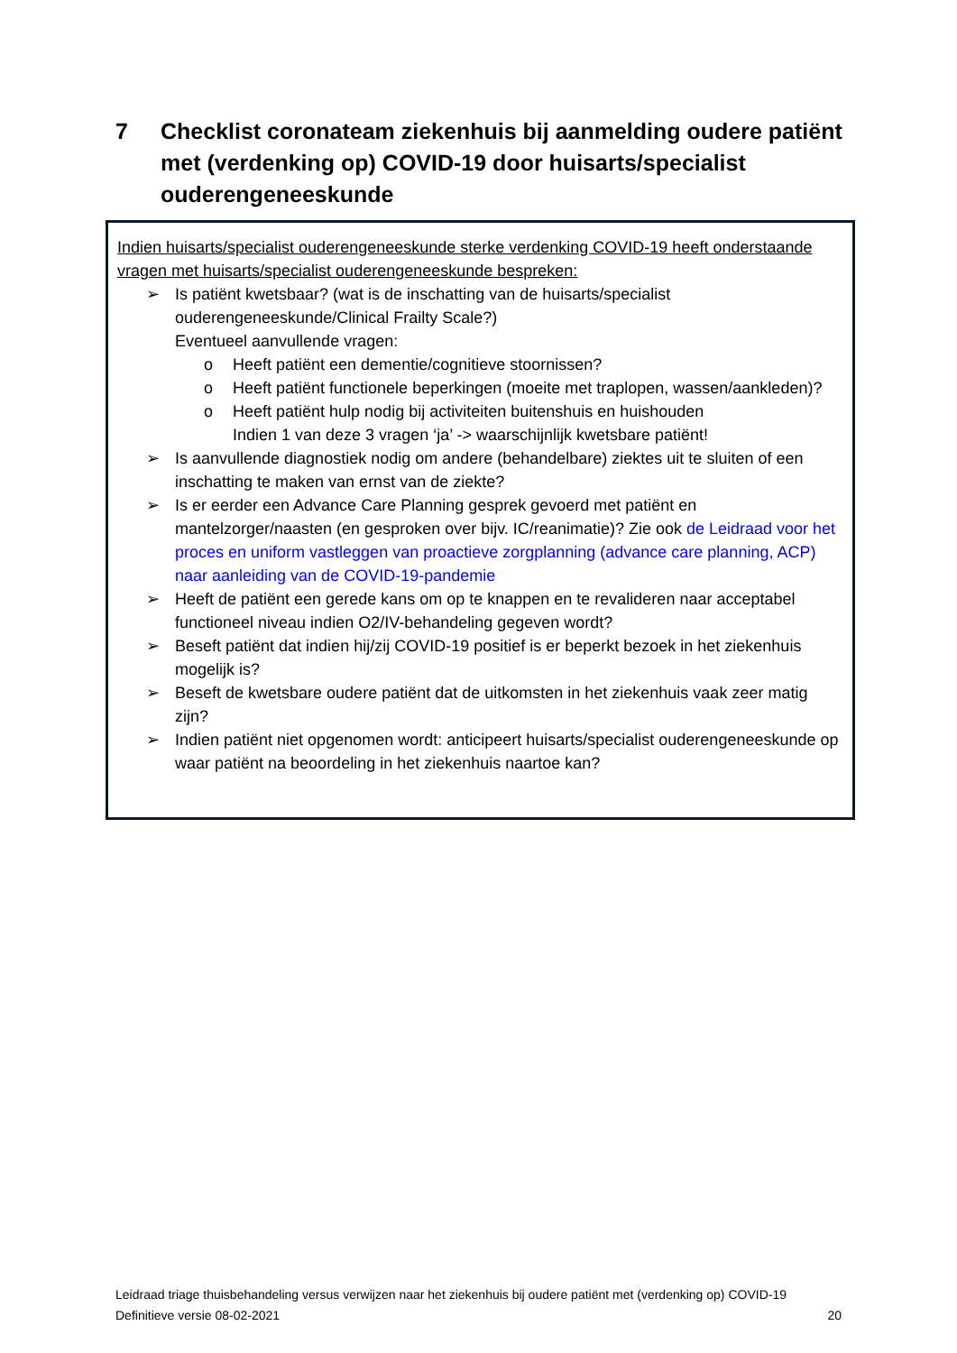7 Checklist coronateam ziekenhuis bij aanmelding oudere patiënt met (verdenking op) COVID-19 door huisarts/specialist ouderengeneeskunde
Indien huisarts/specialist ouderengeneeskunde sterke verdenking COVID-19 heeft onderstaande vragen met huisarts/specialist ouderengeneeskunde bespreken:
➢ Is patiënt kwetsbaar? (wat is de inschatting van de huisarts/specialist ouderengeneeskunde/Clinical Frailty Scale?)
Eventueel aanvullende vragen:
o Heeft patiënt een dementie/cognitieve stoornissen?
o Heeft patiënt functionele beperkingen (moeite met traplopen, wassen/aankleden)?
o Heeft patiënt hulp nodig bij activiteiten buitenshuis en huishouden
Indien 1 van deze 3 vragen ‘ja’ -> waarschijnlijk kwetsbare patiënt!
➢ Is aanvullende diagnostiek nodig om andere (behandelbare) ziektes uit te sluiten of een inschatting te maken van ernst van de ziekte?
➢ Is er eerder een Advance Care Planning gesprek gevoerd met patiënt en mantelzorger/naasten (en gesproken over bijv. IC/reanimatie)? Zie ook de Leidraad voor het proces en uniform vastleggen van proactieve zorgplanning (advance care planning, ACP) naar aanleiding van de COVID-19-pandemie
➢ Heeft de patiënt een gerede kans om op te knappen en te revalideren naar acceptabel functioneel niveau indien O2/IV-behandeling gegeven wordt?
➢ Beseft patiënt dat indien hij/zij COVID-19 positief is er beperkt bezoek in het ziekenhuis mogelijk is?
➢ Beseft de kwetsbare oudere patiënt dat de uitkomsten in het ziekenhuis vaak zeer matig zijn?
➢ Indien patiënt niet opgenomen wordt: anticipeert huisarts/specialist ouderengeneeskunde op waar patiënt na beoordeling in het ziekenhuis naartoe kan?
Leidraad triage thuisbehandeling versus verwijzen naar het ziekenhuis bij oudere patiënt met (verdenking op) COVID-19
Definitieve versie 08-02-2021 20